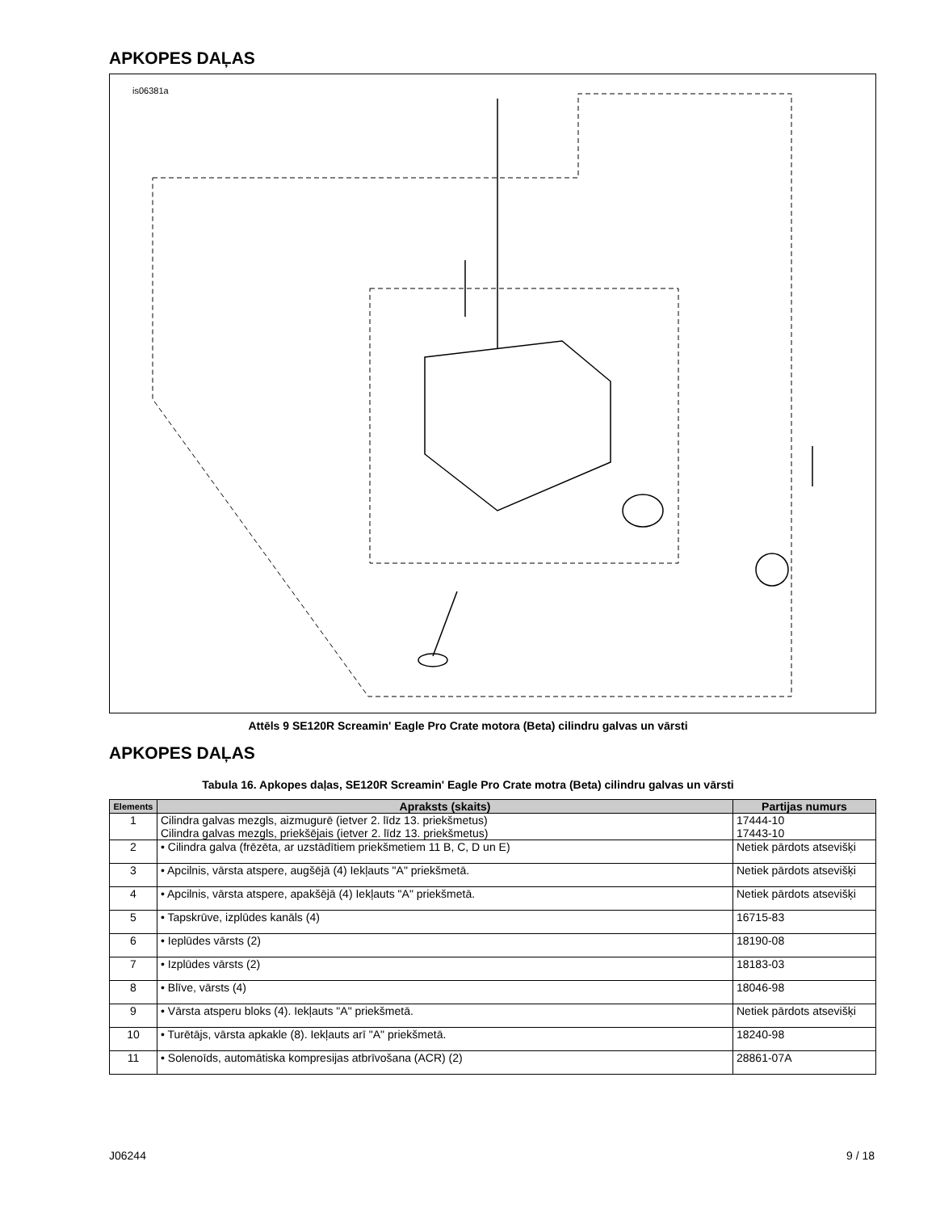APKOPES DAĻAS
is06381a
Attēls 9 SE120R Screamin' Eagle Pro Crate motora (Beta) cilindru galvas un vārsti
APKOPES DAĻAS
Tabula 16. Apkopes daļas, SE120R Screamin' Eagle Pro Crate motra (Beta) cilindru galvas un vārsti
| Elements | Apraksts (skaits) | Partijas numurs |
| --- | --- | --- |
| 1 | Cilindra galvas mezgls, aizmugurē (ietver 2. līdz 13. priekšmetus) Cilindra galvas mezgls, priekšējais (ietver 2. līdz 13. priekšmetus) | 17444-10 17443-10 |
| 2 | • Cilindra galva (frēzēta, ar uzstādītiem priekšmetiem 11 B, C, D un E) | Netiek pārdots atsevišķi |
| 3 | • Apcilnis, vārsta atspere, augšējā (4) Iekļauts "A" priekšmetā. | Netiek pārdots atsevišķi |
| 4 | • Apcilnis, vārsta atspere, apakšējā (4) Iekļauts "A" priekšmetā. | Netiek pārdots atsevišķi |
| 5 | • Tapskrūve, izplūdes kanāls (4) | 16715-83 |
| 6 | • Ieplūdes vārsts (2) | 18190-08 |
| 7 | • Izplūdes vārsts (2) | 18183-03 |
| 8 | • Blīve, vārsts (4) | 18046-98 |
| 9 | • Vārsta atsperu bloks (4). Iekļauts "A" priekšmetā. | Netiek pārdots atsevišķi |
| 10 | • Turētājs, vārsta apkakle (8). Iekļauts arī "A" priekšmetā. | 18240-98 |
| 11 | • Solenoīds, automātiska kompresijas atbrīvošana (ACR) (2) | 28861-07A |
J06244 9 / 18